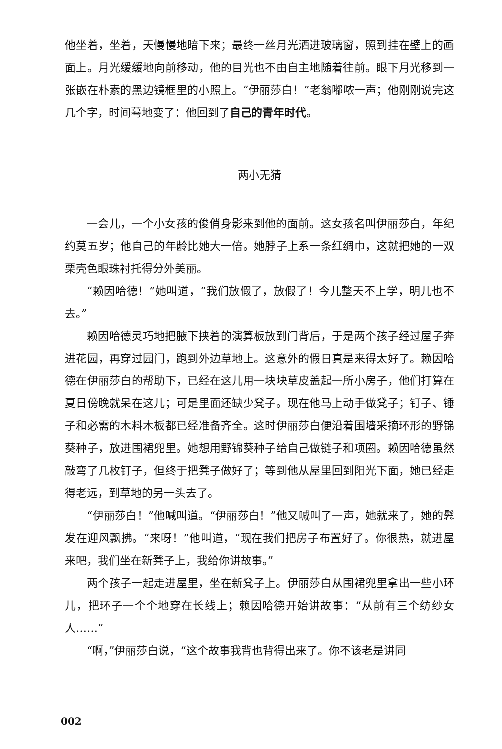他坐着，坐着，天慢慢地暗下来；最终一丝月光洒进玻璃窗，照到挂在壁上的画面上。月光缓缓地向前移动，他的目光也不由自主地随着往前。眼下月光移到一张嵌在朴素的黑边镜框里的小照上。“伊丽莎白！”老翁嘟哝一声；他刚刚说完这几个字，时间蓦地变了：他回到了自己的青年时代。
两小无猜
一会儿，一个小女孩的俊俏身影来到他的面前。这女孩名叫伊丽莎白，年纪约莫五岁；他自己的年龄比她大一倍。她脖子上系一条红绸巾，这就把她的一双栗壳色眼珠衬托得分外美丽。
“赖因哈德！”她叫道，“我们放假了，放假了！今儿整天不上学，明儿也不去。”
赖因哈德灵巧地把腋下挟着的演算板放到门背后，于是两个孩子经过屋子奔进花园，再穿过园门，跑到外边草地上。这意外的假日真是来得太好了。赖因哈德在伊丽莎白的帮助下，已经在这儿用一块块草皮盖起一所小房子，他们打算在夏日傍晚就呆在这儿；可是里面还缺少凳子。现在他马上动手做凳子；钉子、锤子和必需的木料木板都已经准备齐全。这时伊丽莎白便沿着围墙采摘环形的野锦葵种子，放进围裙兜里。她想用野锦葵种子给自己做链子和项圈。赖因哈德虽然敲弯了几枚钉子，但终于把凳子做好了；等到他从屋里回到阳光下面，她已经走得老远，到草地的另一头去了。
“伊丽莎白！”他喊叫道。“伊丽莎白！”他又喊叫了一声，她就来了，她的鬈发在迎风飘拂。“来呀！”他叫道，“现在我们把房子布置好了。你很热，就进屋来吧，我们坐在新凳子上，我给你讲故事。”
两个孩子一起走进屋里，坐在新凳子上。伊丽莎白从围裙兜里拿出一些小环儿，把环子一个个地穿在长线上；赖因哈德开始讲故事：“从前有三个纺纱女人……”
“啊，”伊丽莎白说，“这个故事我背也背得出来了。你不该老是讲同
002